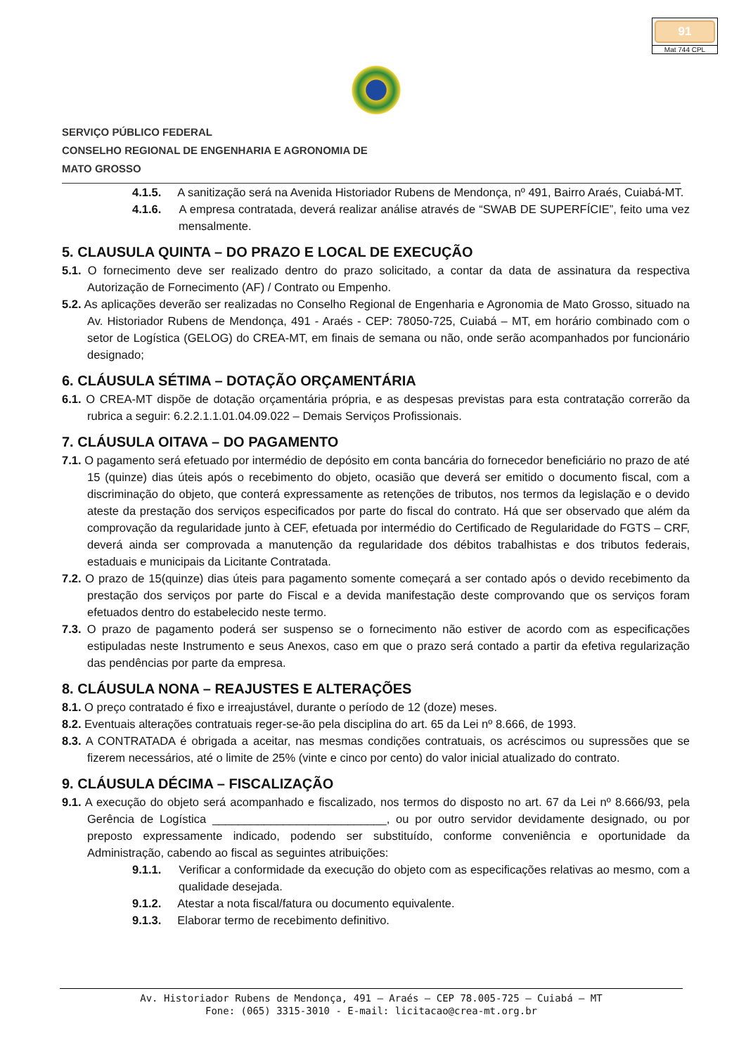91
Mat 744 CPL
SERVIÇO PÚBLICO FEDERAL
CONSELHO REGIONAL DE ENGENHARIA E AGRONOMIA DE
MATO GROSSO
4.1.5. A sanitização será na Avenida Historiador Rubens de Mendonça, nº 491, Bairro Araés, Cuiabá-MT.
4.1.6. A empresa contratada, deverá realizar análise através de “SWAB DE SUPERFÍCIE”, feito uma vez mensalmente.
5. CLAUSULA QUINTA – DO PRAZO E LOCAL DE EXECUÇÃO
5.1. O fornecimento deve ser realizado dentro do prazo solicitado, a contar da data de assinatura da respectiva Autorização de Fornecimento (AF) / Contrato ou Empenho.
5.2. As aplicações deverão ser realizadas no Conselho Regional de Engenharia e Agronomia de Mato Grosso, situado na Av. Historiador Rubens de Mendonça, 491 - Araés - CEP: 78050-725, Cuiabá – MT, em horário combinado com o setor de Logística (GELOG) do CREA-MT, em finais de semana ou não, onde serão acompanhados por funcionário designado;
6. CLÁUSULA SÉTIMA – DOTAÇÃO ORÇAMENTÁRIA
6.1. O CREA-MT dispõe de dotação orçamentária própria, e as despesas previstas para esta contratação correrão da rubrica a seguir: 6.2.2.1.1.01.04.09.022 – Demais Serviços Profissionais.
7. CLÁUSULA OITAVA – DO PAGAMENTO
7.1. O pagamento será efetuado por intermédio de depósito em conta bancária do fornecedor beneficiário no prazo de até 15 (quinze) dias úteis após o recebimento do objeto, ocasião que deverá ser emitido o documento fiscal, com a discriminação do objeto, que conterá expressamente as retenções de tributos, nos termos da legislação e o devido ateste da prestação dos serviços especificados por parte do fiscal do contrato. Há que ser observado que além da comprovação da regularidade junto à CEF, efetuada por intermédio do Certificado de Regularidade do FGTS – CRF, deverá ainda ser comprovada a manutenção da regularidade dos débitos trabalhistas e dos tributos federais, estaduais e municipais da Licitante Contratada.
7.2. O prazo de 15(quinze) dias úteis para pagamento somente começará a ser contado após o devido recebimento da prestação dos serviços por parte do Fiscal e a devida manifestação deste comprovando que os serviços foram efetuados dentro do estabelecido neste termo.
7.3. O prazo de pagamento poderá ser suspenso se o fornecimento não estiver de acordo com as especificações estipuladas neste Instrumento e seus Anexos, caso em que o prazo será contado a partir da efetiva regularização das pendências por parte da empresa.
8. CLÁUSULA NONA – REAJUSTES E ALTERAÇÕES
8.1. O preço contratado é fixo e irreajustável, durante o período de 12 (doze) meses.
8.2. Eventuais alterações contratuais reger-se-ão pela disciplina do art. 65 da Lei nº 8.666, de 1993.
8.3. A CONTRATADA é obrigada a aceitar, nas mesmas condições contratuais, os acréscimos ou supressões que se fizerem necessários, até o limite de 25% (vinte e cinco por cento) do valor inicial atualizado do contrato.
9. CLÁUSULA DÉCIMA – FISCALIZAÇÃO
9.1. A execução do objeto será acompanhado e fiscalizado, nos termos do disposto no art. 67 da Lei nº 8.666/93, pela Gerência de Logística ___________________________, ou por outro servidor devidamente designado, ou por preposto expressamente indicado, podendo ser substituído, conforme conveniência e oportunidade da Administração, cabendo ao fiscal as seguintes atribuições:
9.1.1. Verificar a conformidade da execução do objeto com as especificações relativas ao mesmo, com a qualidade desejada.
9.1.2. Atestar a nota fiscal/fatura ou documento equivalente.
9.1.3. Elaborar termo de recebimento definitivo.
Av. Historiador Rubens de Mendonça, 491 – Araés – CEP 78.005-725 – Cuiabá – MT
Fone: (065) 3315-3010 - E-mail: licitacao@crea-mt.org.br